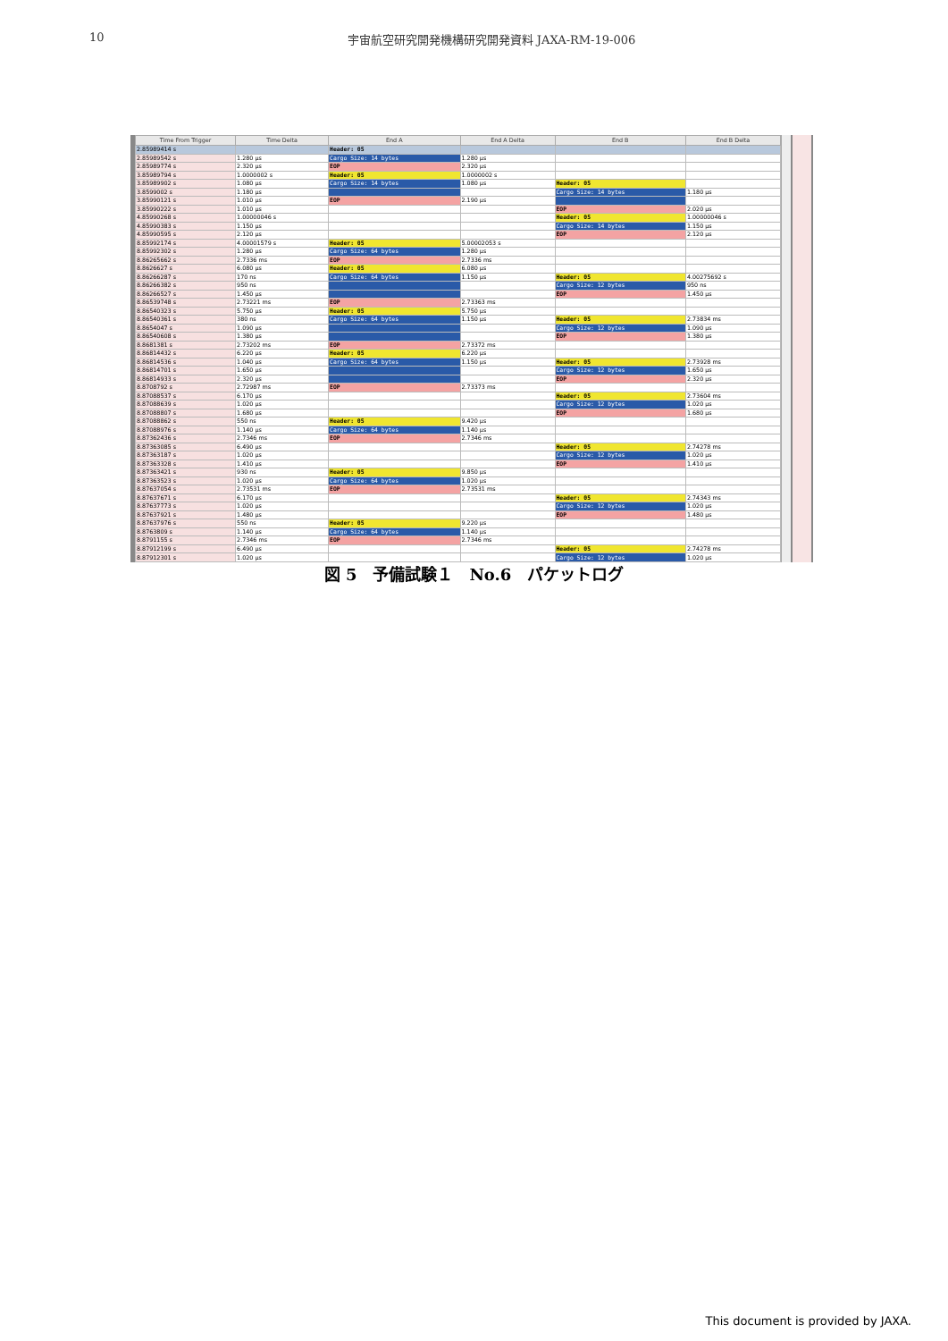10 宇宙航空研究開発機構研究開発資料 JAXA-RM-19-006
| Time From Trigger | Time Delta | End A | End A Delta | End B | End B Delta |
| --- | --- | --- | --- | --- | --- |
| 2.85989414 s | | Header: 05 | | | |
| 2.85989542 s | 1.280 µs | Cargo Size: 14 bytes | 1.280 µs | | |
| 2.85989774 s | 2.320 µs | EOP | 2.320 µs | | |
| 3.85989794 s | 1.0000002 s | Header: 05 | 1.0000002 s | | |
| 3.85989902 s | 1.080 µs | Cargo Size: 14 bytes | 1.080 µs | Header: 05 | |
| 3.8599002 s | 1.180 µs | | | Cargo Size: 14 bytes | 1.180 µs |
| 3.85990121 s | 1.010 µs | EOP | 2.190 µs | | |
| 3.85990222 s | 1.010 µs | | | EOP | 2.020 µs |
| 4.85990268 s | 1.00000046 s | | | Header: 05 | 1.00000046 s |
| 4.85990383 s | 1.150 µs | | | Cargo Size: 14 bytes | 1.150 µs |
| 4.85990595 s | 2.120 µs | | | EOP | 2.120 µs |
| 8.85992174 s | 4.00001579 s | Header: 05 | 5.00002053 s | | |
| 8.85992302 s | 1.280 µs | Cargo Size: 64 bytes | 1.280 µs | | |
| 8.86265662 s | 2.7336 ms | EOP | 2.7336 ms | | |
| 8.8626627 s | 6.080 µs | Header: 05 | 6.080 µs | | |
| 8.86266287 s | 170 ns | Cargo Size: 64 bytes | 1.150 µs | Header: 05 | 4.00275692 s |
| 8.86266382 s | 950 ns | | | Cargo Size: 12 bytes | 950 ns |
| 8.86266527 s | 1.450 µs | | | EOP | 1.450 µs |
| 8.86539748 s | 2.73221 ms | EOP | 2.73363 ms | | |
| 8.86540323 s | 5.750 µs | Header: 05 | 5.750 µs | | |
| 8.86540361 s | 380 ns | Cargo Size: 64 bytes | 1.150 µs | Header: 05 | 2.73834 ms |
| 8.8654047 s | 1.090 µs | | | Cargo Size: 12 bytes | 1.090 µs |
| 8.86540608 s | 1.380 µs | | | EOP | 1.380 µs |
| 8.8681381 s | 2.73202 ms | EOP | 2.73372 ms | | |
| 8.86814432 s | 6.220 µs | Header: 05 | 6.220 µs | | |
| 8.86814536 s | 1.040 µs | Cargo Size: 64 bytes | 1.150 µs | Header: 05 | 2.73928 ms |
| 8.86814701 s | 1.650 µs | | | Cargo Size: 12 bytes | 1.650 µs |
| 8.86814933 s | 2.320 µs | | | EOP | 2.320 µs |
| 8.8708792 s | 2.72987 ms | EOP | 2.73373 ms | | |
| 8.87088537 s | 6.170 µs | | | Header: 05 | 2.73604 ms |
| 8.87088639 s | 1.020 µs | | | Cargo Size: 12 bytes | 1.020 µs |
| 8.87088807 s | 1.680 µs | | | EOP | 1.680 µs |
| 8.87088862 s | 550 ns | Header: 05 | 9.420 µs | | |
| 8.87088976 s | 1.140 µs | Cargo Size: 64 bytes | 1.140 µs | | |
| 8.87362436 s | 2.7346 ms | EOP | 2.7346 ms | | |
| 8.87363085 s | 6.490 µs | | | Header: 05 | 2.74278 ms |
| 8.87363187 s | 1.020 µs | | | Cargo Size: 12 bytes | 1.020 µs |
| 8.87363328 s | 1.410 µs | | | EOP | 1.410 µs |
| 8.87363421 s | 930 ns | Header: 05 | 9.850 µs | | |
| 8.87363523 s | 1.020 µs | Cargo Size: 64 bytes | 1.020 µs | | |
| 8.87637054 s | 2.73531 ms | EOP | 2.73531 ms | | |
| 8.87637671 s | 6.170 µs | | | Header: 05 | 2.74343 ms |
| 8.87637773 s | 1.020 µs | | | Cargo Size: 12 bytes | 1.020 µs |
| 8.87637921 s | 1.480 µs | | | EOP | 1.480 µs |
| 8.87637976 s | 550 ns | Header: 05 | 9.220 µs | | |
| 8.8763809 s | 1.140 µs | Cargo Size: 64 bytes | 1.140 µs | | |
| 8.8791155 s | 2.7346 ms | EOP | 2.7346 ms | | |
| 8.87912199 s | 6.490 µs | | | Header: 05 | 2.74278 ms |
| 8.87912301 s | 1.020 µs | | | Cargo Size: 12 bytes | 1.020 µs |
図 5　予備試験１　No.6　パケットログ
This document is provided by JAXA.